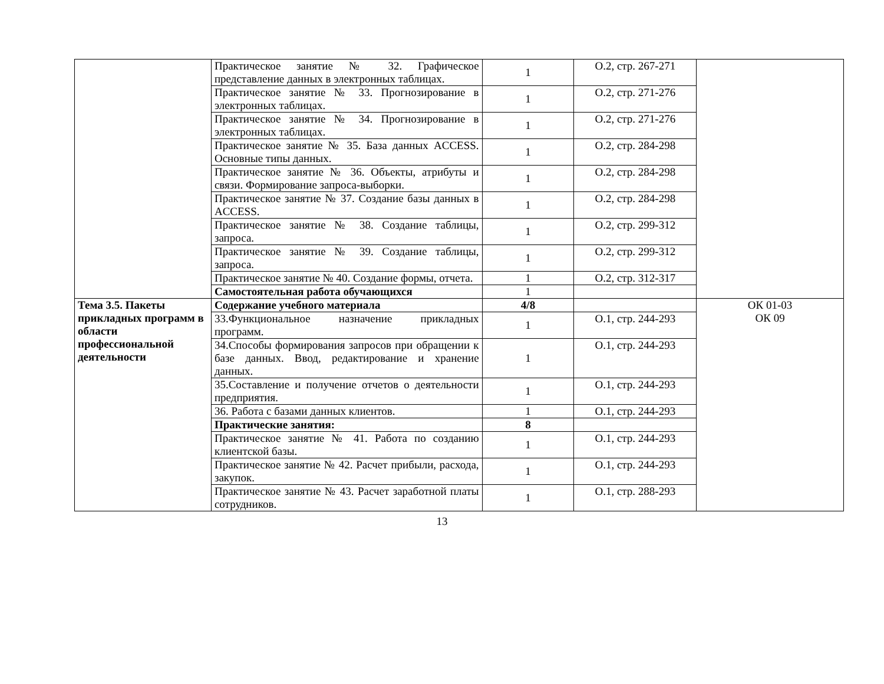| | Практическое занятие № 32. Графическое представление данных в электронных таблицах. | 1 | О.2, стр. 267-271 | |
| | Практическое занятие № 33. Прогнозирование в электронных таблицах. | 1 | О.2, стр. 271-276 | |
| | Практическое занятие № 34. Прогнозирование в электронных таблицах. | 1 | О.2, стр. 271-276 | |
| | Практическое занятие № 35. База данных ACCESS. Основные типы данных. | 1 | О.2, стр. 284-298 | |
| | Практическое занятие № 36. Объекты, атрибуты и связи. Формирование запроса-выборки. | 1 | О.2, стр. 284-298 | |
| | Практическое занятие № 37. Создание базы данных в ACCESS. | 1 | О.2, стр. 284-298 | |
| | Практическое занятие № 38. Создание таблицы, запроса. | 1 | О.2, стр. 299-312 | |
| | Практическое занятие № 39. Создание таблицы, запроса. | 1 | О.2, стр. 299-312 | |
| | Практическое занятие № 40. Создание формы, отчета. | 1 | О.2, стр. 312-317 | |
| | Самостоятельная работа обучающихся | 1 | | |
| Тема 3.5. Пакеты прикладных программ в области профессиональной деятельности | Содержание учебного материала | 4/8 | | ОК 01-03 ОК 09 |
| | 33.Функциональное назначение прикладных программ. | 1 | О.1, стр. 244-293 | |
| | 34.Способы формирования запросов при обращении к базе данных. Ввод, редактирование и хранение данных. | 1 | О.1, стр. 244-293 | |
| | 35.Составление и получение отчетов о деятельности предприятия. | 1 | О.1, стр. 244-293 | |
| | 36. Работа с базами данных клиентов. | 1 | О.1, стр. 244-293 | |
| | Практические занятия: | 8 | | |
| | Практическое занятие № 41. Работа по созданию клиентской базы. | 1 | О.1, стр. 244-293 | |
| | Практическое занятие № 42. Расчет прибыли, расхода, закупок. | 1 | О.1, стр. 244-293 | |
| | Практическое занятие № 43. Расчет заработной платы сотрудников. | 1 | О.1, стр. 288-293 | |
13